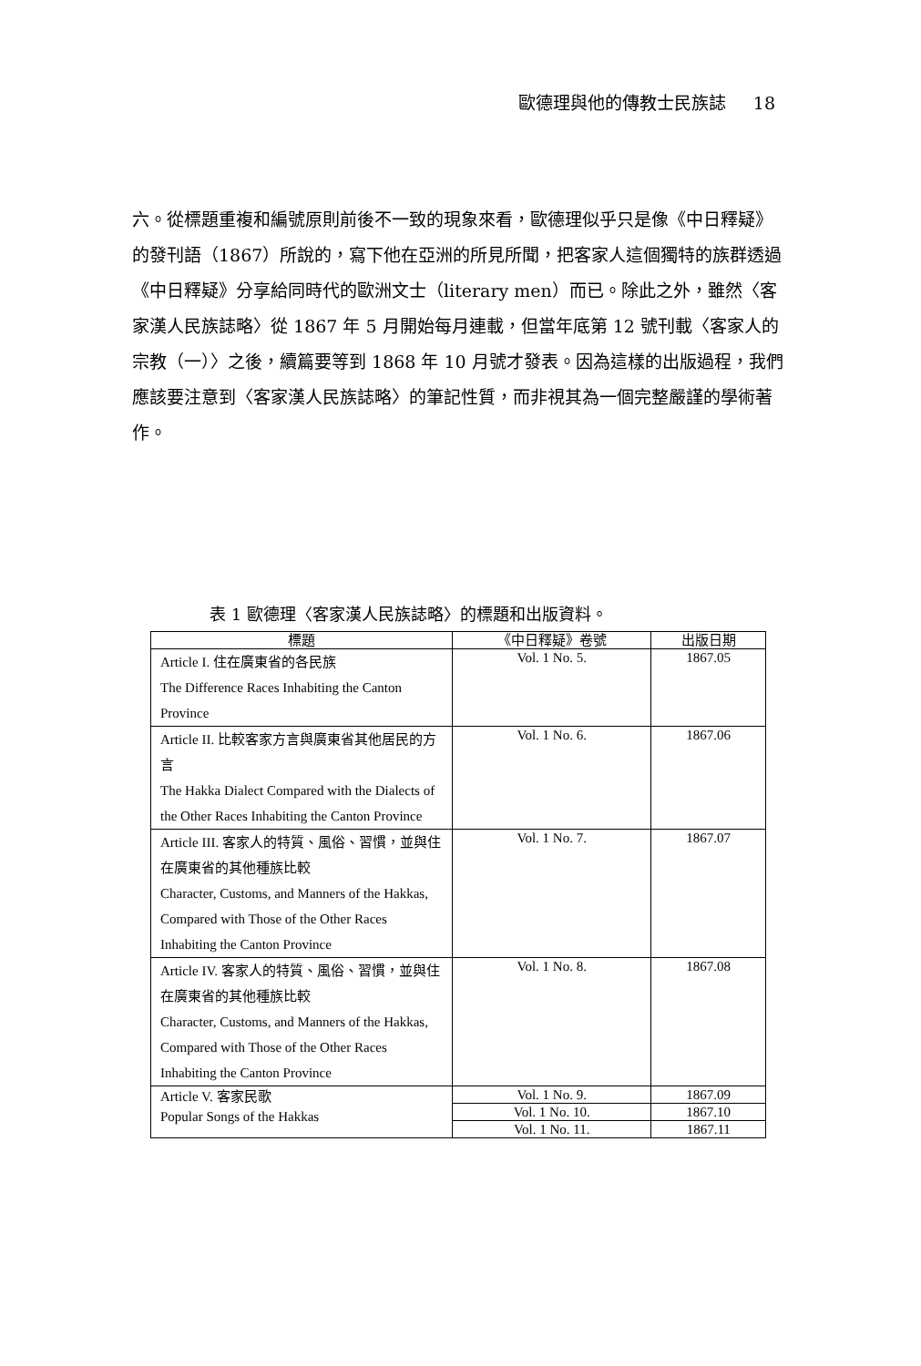歐德理與他的傳教士民族誌 18
六。從標題重複和編號原則前後不一致的現象來看，歐德理似乎只是像《中日釋疑》的發刊語（1867）所說的，寫下他在亞洲的所見所聞，把客家人這個獨特的族群透過《中日釋疑》分享給同時代的歐洲文士（literary men）而已。除此之外，雖然〈客家漢人民族誌略〉從 1867 年 5 月開始每月連載，但當年底第 12 號刊載〈客家人的宗教（一）〉之後，續篇要等到 1868 年 10 月號才發表。因為這樣的出版過程，我們應該要注意到〈客家漢人民族誌略〉的筆記性質，而非視其為一個完整嚴謹的學術著作。
表 1 歐德理〈客家漢人民族誌略〉的標題和出版資料。
| 標題 | 《中日釋疑》卷號 | 出版日期 |
| --- | --- | --- |
| Article I. 住在廣東省的各民族 The Difference Races Inhabiting the Canton Province | Vol. 1 No. 5. | 1867.05 |
| Article II. 比較客家方言與廣東省其他居民的方言 The Hakka Dialect Compared with the Dialects of the Other Races Inhabiting the Canton Province | Vol. 1 No. 6. | 1867.06 |
| Article III. 客家人的特質、風俗、習慣，並與住在廣東省的其他種族比較 Character, Customs, and Manners of the Hakkas, Compared with Those of the Other Races Inhabiting the Canton Province | Vol. 1 No. 7. | 1867.07 |
| Article IV. 客家人的特質、風俗、習慣，並與住在廣東省的其他種族比較 Character, Customs, and Manners of the Hakkas, Compared with Those of the Other Races Inhabiting the Canton Province | Vol. 1 No. 8. | 1867.08 |
| Article V. 客家民歌 Popular Songs of the Hakkas | Vol. 1 No. 9. | 1867.09 |
| | Vol. 1 No. 10. | 1867.10 |
| | Vol. 1 No. 11. | 1867.11 |